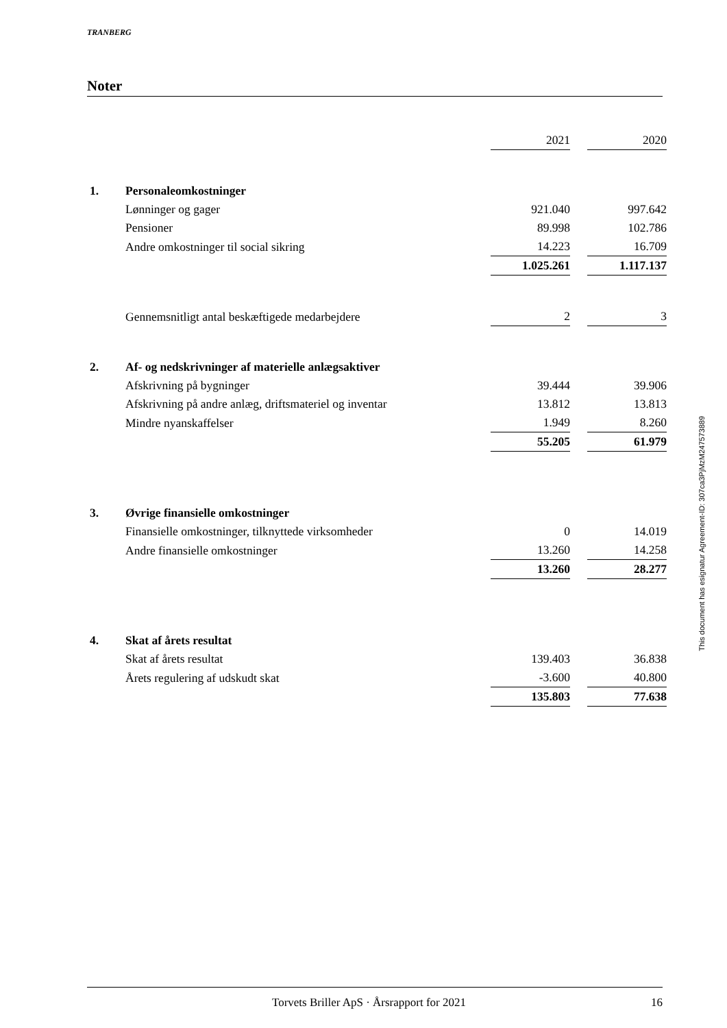TRANBERG
Noter
| | | 2021 | | 2020 |
| 1. | Personaleomkostninger | | | |
| | Lønninger og gager | 921.040 | | 997.642 |
| | Pensioner | 89.998 | | 102.786 |
| | Andre omkostninger til social sikring | 14.223 | | 16.709 |
| | | 1.025.261 | | 1.117.137 |
| | Gennemsnitligt antal beskæftigede medarbejdere | 2 | | 3 |
| 2. | Af- og nedskrivninger af materielle anlægsaktiver | | | |
| | Afskrivning på bygninger | 39.444 | | 39.906 |
| | Afskrivning på andre anlæg, driftsmateriel og inventar | 13.812 | | 13.813 |
| | Mindre nyanskaffelser | 1.949 | | 8.260 |
| | | 55.205 | | 61.979 |
| 3. | Øvrige finansielle omkostninger | | | |
| | Finansielle omkostninger, tilknyttede virksomheder | 0 | | 14.019 |
| | Andre finansielle omkostninger | 13.260 | | 14.258 |
| | | 13.260 | | 28.277 |
| 4. | Skat af årets resultat | | | |
| | Skat af årets resultat | 139.403 | | 36.838 |
| | Årets regulering af udskudt skat | -3.600 | | 40.800 |
| | | 135.803 | | 77.638 |
This document has esignatur Agreement-ID: 307ca3PjMzM247573889
Torvets Briller ApS · Årsrapport for 2021 16